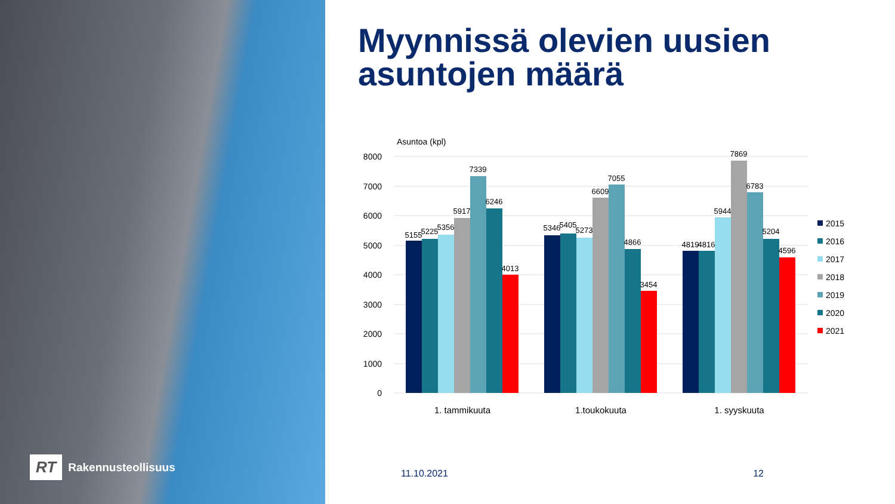RT Rakennusteollisuus
Myynnissä olevien uusien
asuntojen määrä
Asuntoa (kpl)
8000
7000
6000
5000
4000
3000
2000
1000
0
5155
5225
5356
5917
7339
6246
4013
5346
5405
5273
6609
7055
4866
3454
4819
4816
5944
7869
6783
5204
4596
1. tammikuuta
1.toukokuuta
1. syyskuuta
2015
2016
2017
2018
2019
2020
2021
11.10.2021 12